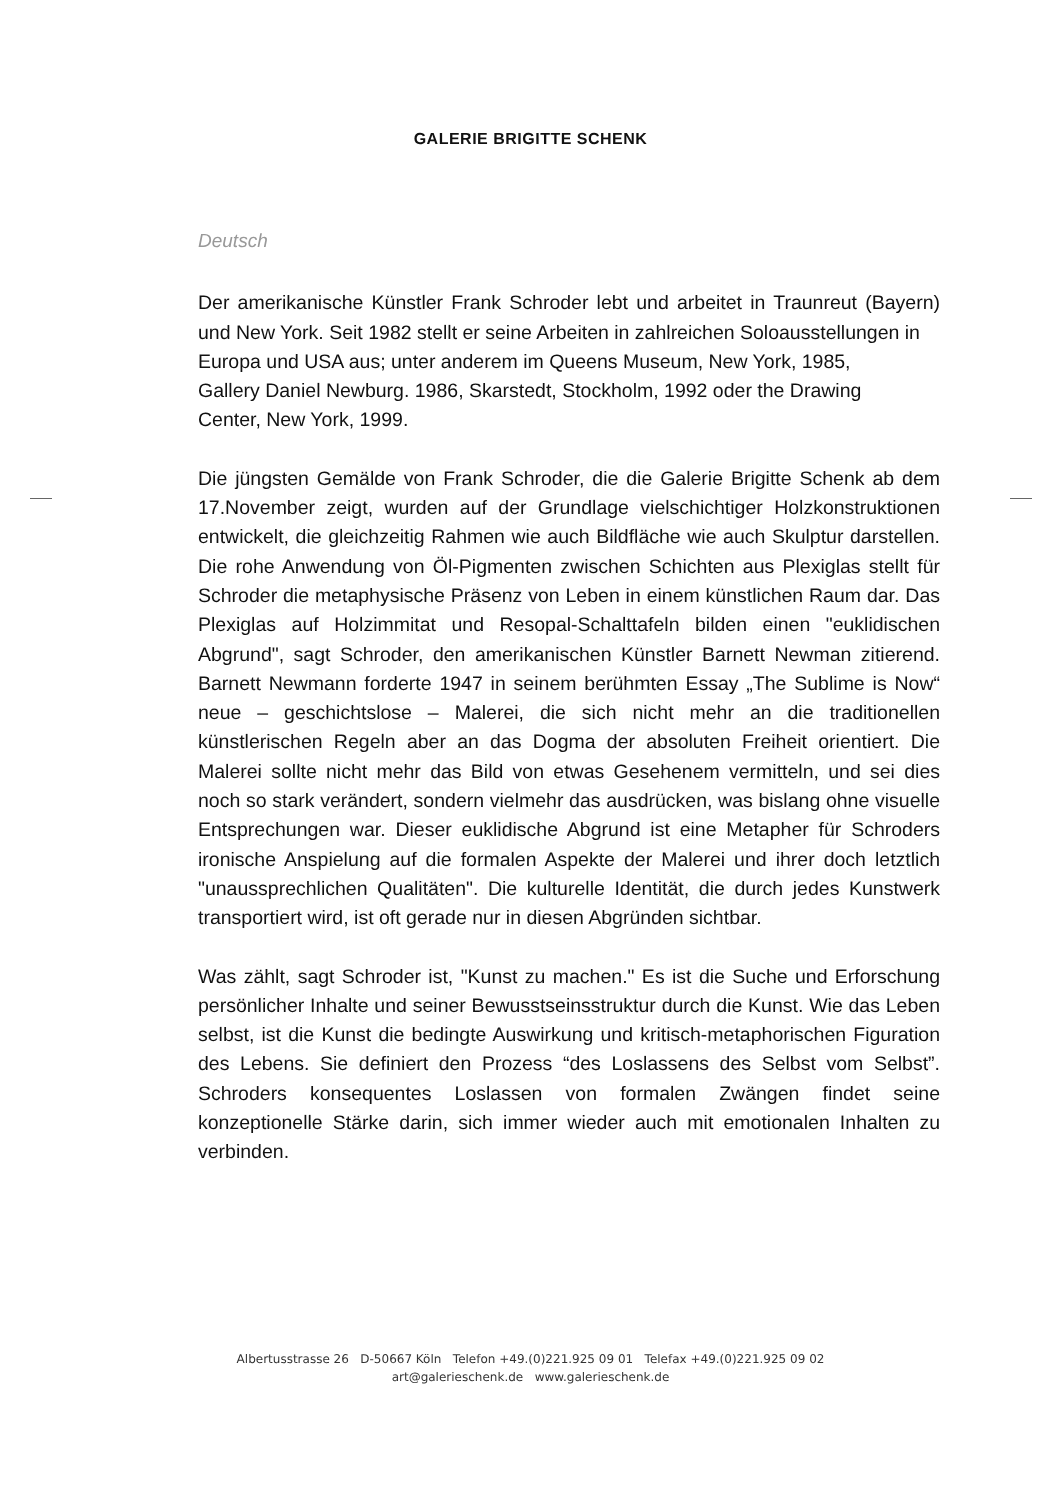GALERIE BRIGITTE SCHENK
Deutsch
Der amerikanische Künstler Frank Schroder lebt und arbeitet in Traunreut (Bayern) und New York. Seit 1982 stellt er seine Arbeiten in zahlreichen Soloausstellungen in
Europa und USA aus; unter anderem im Queens Museum, New York, 1985,
Gallery Daniel Newburg. 1986, Skarstedt, Stockholm, 1992 oder the Drawing
Center, New York, 1999.
Die jüngsten Gemälde von Frank Schroder, die die Galerie Brigitte Schenk ab dem 17.November zeigt, wurden auf der Grundlage vielschichtiger Holzkonstruktionen entwickelt, die gleichzeitig Rahmen wie auch Bildfläche wie auch Skulptur darstellen. Die rohe Anwendung von Öl-Pigmenten zwischen Schichten aus Plexiglas stellt für Schroder die metaphysische Präsenz von Leben in einem künstlichen Raum dar. Das Plexiglas auf Holzimmitat und Resopal-Schalttafeln bilden einen "euklidischen Abgrund", sagt Schroder, den amerikanischen Künstler Barnett Newman zitierend. Barnett Newmann forderte 1947 in seinem berühmten Essay „The Sublime is Now“ neue – geschichtslose – Malerei, die sich nicht mehr an die traditionellen künstlerischen Regeln aber an das Dogma der absoluten Freiheit orientiert. Die Malerei sollte nicht mehr das Bild von etwas Gesehenem vermitteln, und sei dies noch so stark verändert, sondern vielmehr das ausdrücken, was bislang ohne visuelle Entsprechungen war. Dieser euklidische Abgrund ist eine Metapher für Schroders ironische Anspielung auf die formalen Aspekte der Malerei und ihrer doch letztlich "unaussprechlichen Qualitäten". Die kulturelle Identität, die durch jedes Kunstwerk transportiert wird, ist oft gerade nur in diesen Abgründen sichtbar.
Was zählt, sagt Schroder ist, "Kunst zu machen." Es ist die Suche und Erforschung persönlicher Inhalte und seiner Bewusstseinsstruktur durch die Kunst. Wie das Leben selbst, ist die Kunst die bedingte Auswirkung und kritisch-metaphorischen Figuration des Lebens. Sie definiert den Prozess “des Loslassens des Selbst vom Selbst”. Schroders konsequentes Loslassen von formalen Zwängen findet seine konzeptionelle Stärke darin, sich immer wieder auch mit emotionalen Inhalten zu verbinden.
Albertusstrasse 26 D-50667 Köln Telefon +49.(0)221.925 09 01 Telefax +49.(0)221.925 09 02
art@galerieschenk.de www.galerieschenk.de